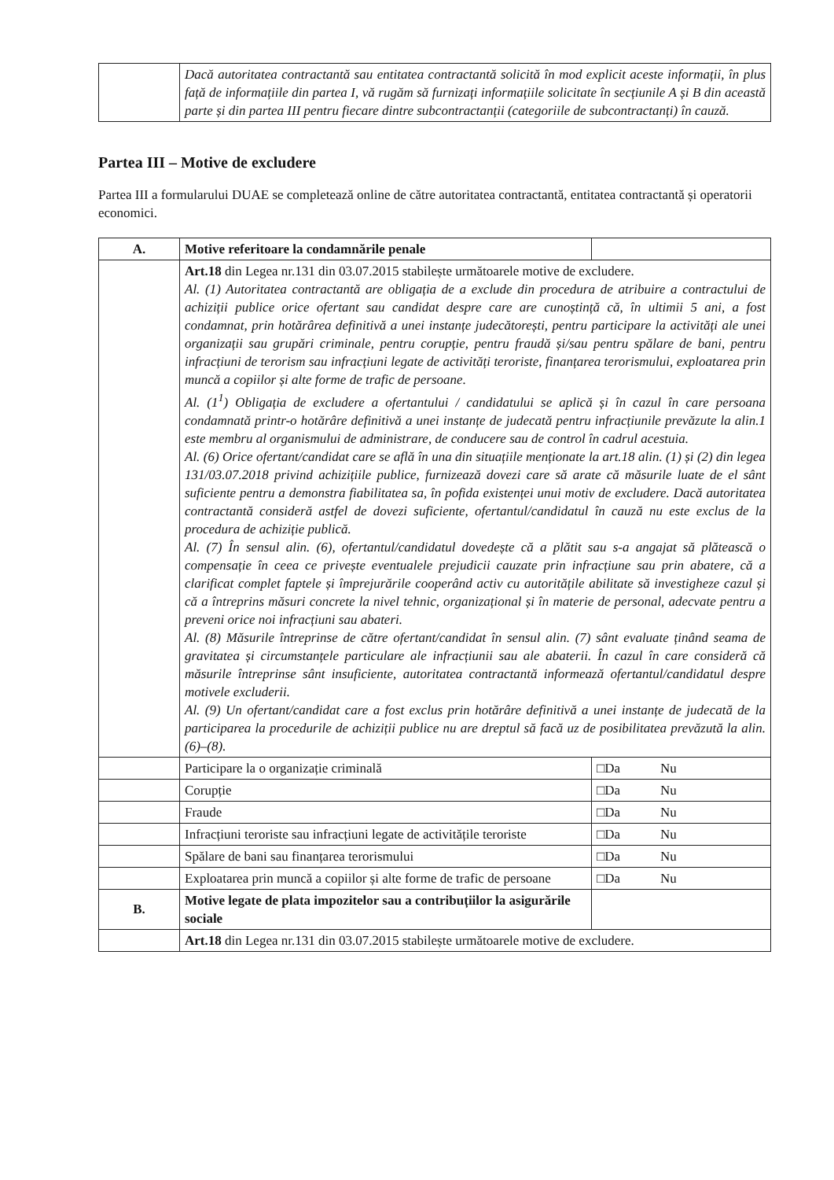| | Dacă autoritatea contractantă sau entitatea contractantă solicită în mod explicit aceste informații, în plus față de informațiile din partea I, vă rugăm să furnizați informațiile solicitate în secțiunile A și B din această parte și din partea III pentru fiecare dintre subcontractanții (categoriile de subcontractanți) în cauză. |
Partea III – Motive de excludere
Partea III a formularului DUAE se completează online de către autoritatea contractantă, entitatea contractantă și operatorii economici.
| A. | Motive referitoare la condamnările penale | |
| | Art.18 din Legea nr.131 din 03.07.2015 stabilește următoarele motive de excludere. Al. (1) Autoritatea contractantă are obligația de a exclude din procedura de atribuire a contractului de achiziții publice orice ofertant sau candidat despre care are cunoștință că, în ultimii 5 ani, a fost condamnat, prin hotărârea definitivă a unei instanțe judecătorești, pentru participare la activități ale unei organizații sau grupări criminale, pentru corupție, pentru fraudă și/sau pentru spălare de bani, pentru infracțiuni de terorism sau infracțiuni legate de activități teroriste, finanțarea terorismului, exploatarea prin muncă a copiilor și alte forme de trafic de persoane. Al. (1<sup>1</sup>) Obligația de excludere a ofertantului / candidatului se aplică și în cazul în care persoana condamnată printr-o hotărâre definitivă a unei instanțe de judecată pentru infracțiunile prevăzute la alin.1 este membru al organismului de administrare, de conducere sau de control în cadrul acestuia. Al. (6) Orice ofertant/candidat care se află în una din situațiile menționate la art.18 alin. (1) și (2) din legea 131/03.07.2018 privind achizițiile publice, furnizează dovezi care să arate că măsurile luate de el sânt suficiente pentru a demonstra fiabilitatea sa, în pofida existenței unui motiv de excludere. Dacă autoritatea contractantă consideră astfel de dovezi suficiente, ofertantul/candidatul în cauză nu este exclus de la procedura de achiziție publică. Al. (7) În sensul alin. (6), ofertantul/candidatul dovedește că a plătit sau s-a angajat să plătească o compensație în ceea ce privește eventualele prejudicii cauzate prin infracțiune sau prin abatere, că a clarificat complet faptele și împrejurările cooperând activ cu autoritățile abilitate să investigheze cazul și că a întreprins măsuri concrete la nivel tehnic, organizațional și în materie de personal, adecvate pentru a preveni orice noi infracțiuni sau abateri. Al. (8) Măsurile întreprinse de către ofertant/candidat în sensul alin. (7) sânt evaluate ținând seama de gravitatea și circumstanțele particulare ale infracțiunii sau ale abaterii. În cazul în care consideră că măsurile întreprinse sânt insuficiente, autoritatea contractantă informează ofertantul/candidatul despre motivele excluderii. Al. (9) Un ofertant/candidat care a fost exclus prin hotărâre definitivă a unei instanțe de judecată de la participarea la procedurile de achiziții publice nu are dreptul să facă uz de posibilitatea prevăzută la alin. (6)–(8). | |
| | Participare la o organizație criminală | □Da Nu |
| | Corupție | □Da Nu |
| | Fraude | □Da Nu |
| | Infracțiuni teroriste sau infracțiuni legate de activitățile teroriste | □Da Nu |
| | Spălare de bani sau finanțarea terorismului | □Da Nu |
| | Exploatarea prin muncă a copiilor și alte forme de trafic de persoane | □Da Nu |
| B. | Motive legate de plata impozitelor sau a contribuțiilor la asigurările sociale | |
| | Art.18 din Legea nr.131 din 03.07.2015 stabilește următoarele motive de excludere. | |